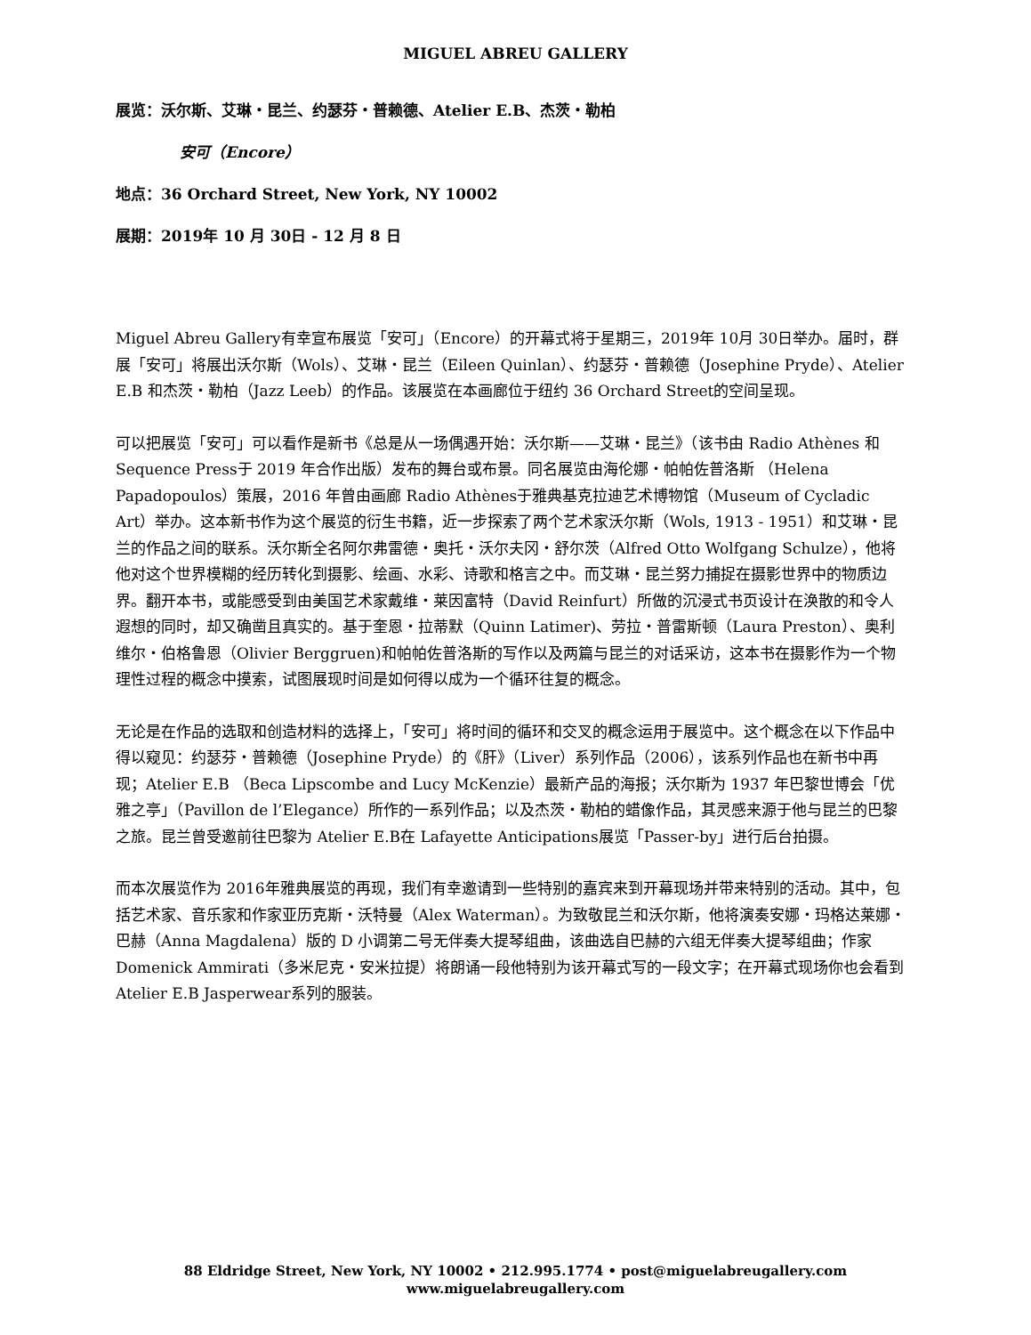MIGUEL ABREU GALLERY
展览：沃尔斯、艾琳・昆兰、约瑟芬・普赖德、Atelier E.B、杰茨・勒柏
安可（Encore）
地点：36 Orchard Street, New York, NY 10002
展期：2019年 10 月 30日 - 12 月 8 日
Miguel Abreu Gallery有幸宣布展览「安可」（Encore）的开幕式将于星期三，2019年 10月 30日举办。届时，群展「安可」将展出沃尔斯（Wols）、艾琳・昆兰（Eileen Quinlan）、约瑟芬・普赖德（Josephine Pryde）、Atelier E.B 和杰茨・勒柏（Jazz Leeb）的作品。该展览在本画廊位于纽约 36 Orchard Street的空间呈现。
可以把展览「安可」可以看作是新书《总是从一场偶遇开始：沃尔斯——艾琳・昆兰》（该书由 Radio Athènes 和 Sequence Press于 2019 年合作出版）发布的舞台或布景。同名展览由海伦娜・帕帕佐普洛斯 （Helena Papadopoulos）策展，2016 年曾由画廊 Radio Athènes于雅典基克拉迪艺术博物馆（Museum of Cycladic Art）举办。这本新书作为这个展览的衍生书籍，近一步探索了两个艺术家沃尔斯（Wols, 1913 - 1951）和艾琳・昆兰的作品之间的联系。沃尔斯全名阿尔弗雷德・奥托・沃尔夫冈・舒尔茨（Alfred Otto Wolfgang Schulze），他将他对这个世界模糊的经历转化到摄影、绘画、水彩、诗歌和格言之中。而艾琳・昆兰努力捕捉在摄影世界中的物质边界。翻开本书，或能感受到由美国艺术家戴维・莱因富特（David Reinfurt）所做的沉浸式书页设计在涣散的和令人遐想的同时，却又确凿且真实的。基于奎恩・拉蒂默（Quinn Latimer)、劳拉・普雷斯顿（Laura Preston）、奥利维尔・伯格鲁恩（Olivier Berggruen)和帕帕佐普洛斯的写作以及两篇与昆兰的对话采访，这本书在摄影作为一个物理性过程的概念中摸索，试图展现时间是如何得以成为一个循环往复的概念。
无论是在作品的选取和创造材料的选择上，「安可」将时间的循环和交叉的概念运用于展览中。这个概念在以下作品中得以窥见：约瑟芬・普赖德（Josephine Pryde）的《肝》（Liver）系列作品（2006），该系列作品也在新书中再现；Atelier E.B （Beca Lipscombe and Lucy McKenzie）最新产品的海报；沃尔斯为 1937 年巴黎世博会「优雅之亭」（Pavillon de l’Elegance）所作的一系列作品；以及杰茨・勒柏的蜡像作品，其灵感来源于他与昆兰的巴黎之旅。昆兰曾受邀前往巴黎为 Atelier E.B在 Lafayette Anticipations展览「Passer-by」进行后台拍摄。
而本次展览作为 2016年雅典展览的再现，我们有幸邀请到一些特别的嘉宾来到开幕现场并带来特别的活动。其中，包括艺术家、音乐家和作家亚历克斯・沃特曼（Alex Waterman）。为致敬昆兰和沃尔斯，他将演奏安娜・玛格达莱娜・巴赫（Anna Magdalena）版的 D 小调第二号无伴奏大提琴组曲，该曲选自巴赫的六组无伴奏大提琴组曲；作家 Domenick Ammirati（多米尼克・安米拉提）将朗诵一段他特别为该开幕式写的一段文字；在开幕式现场你也会看到 Atelier E.B Jasperwear系列的服装。
88 Eldridge Street, New York, NY 10002 • 212.995.1774 • post@miguelabreugallery.com
www.miguelabreugallery.com